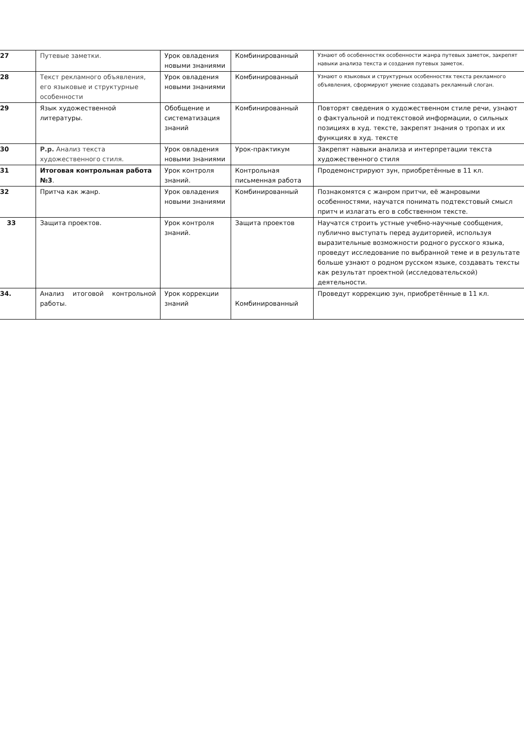| 27 | Путевые заметки. | Урок овладения новыми знаниями | Комбинированный | Узнают об особенностях особенности жанра путевых заметок, закрепят навыки анализа текста и создания путевых заметок. |
| 28 | Текст рекламного объявления, его языковые и структурные особенности | Урок овладения новыми знаниями | Комбинированный | Узнают о языковых и структурных особенностях текста рекламного объявления, сформируют умение создавать рекламный слоган. |
| 29 | Язык художественной литературы. | Обобщение и систематизация знаний | Комбинированный | Повторят сведения о художественном стиле речи, узнают о фактуальной и подтекстовой информации, о сильных позициях в худ. тексте, закрепят знания о тропах и их функциях в худ. тексте |
| 30 | Р.р. Анализ текста художественного стиля. | Урок овладения новыми знаниями | Урок-практикум | Закрепят навыки анализа и интерпретации текста художественного стиля |
| 31 | Итоговая контрольная работа №3 . | Урок контроля знаний. | Контрольная письменная работа | Продемонстрируют зун, приобретённые в 11 кл. |
| 32 | Притча как жанр. | Урок овладения новыми знаниями | Комбинированный | Познакомятся с жанром притчи, её жанровыми особенностями, научатся понимать подтекстовый смысл притч и излагать его в собственном тексте. |
| 33 | Защита проектов. | Урок контроля знаний. | Защита проектов | Научатся строить устные учебно-научные сообщения, публично выступать перед аудиторией, используя выразительные возможности родного русского языка, проведут исследование по выбранной теме и в результате больше узнают о родном русском языке, создавать тексты как результат проектной (исследовательской) деятельности. |
| 34. | Анализ итоговой контрольной работы. | Урок коррекции знаний | Комбинированный | Проведут коррекцию зун, приобретённые в 11 кл. |